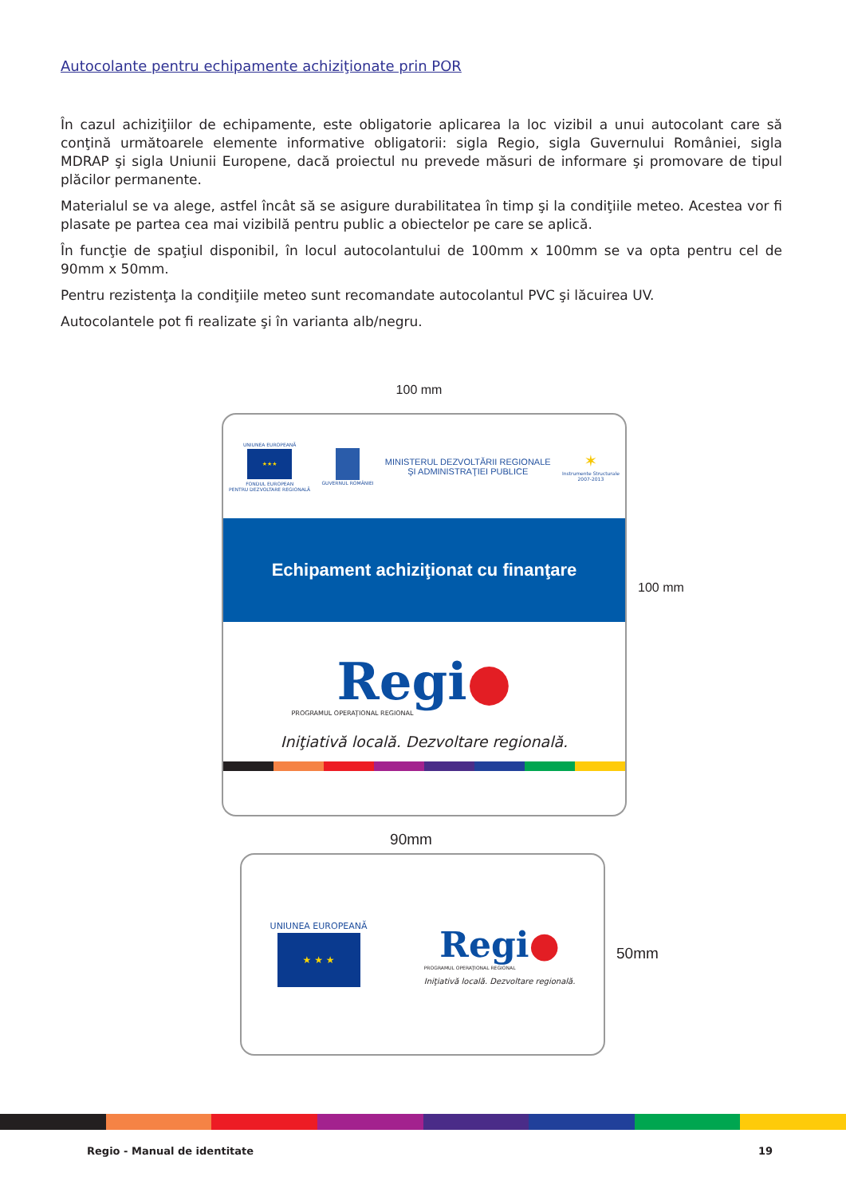Autocolante pentru echipamente achiziţionate prin POR
În cazul achiziţiilor de echipamente, este obligatorie aplicarea la loc vizibil a unui autocolant care să conţină următoarele elemente informative obligatorii: sigla Regio, sigla Guvernului României, sigla MDRAP şi sigla Uniunii Europene, dacă proiectul nu prevede măsuri de informare şi promovare de tipul plăcilor permanente.
Materialul se va alege, astfel încât să se asigure durabilitatea în timp şi la condiţiile meteo. Acestea vor fi plasate pe partea cea mai vizibilă pentru public a obiectelor pe care se aplică.
În funcţie de spaţiul disponibil, în locul autocolantului de 100mm x 100mm se va opta pentru cel de 90mm x 50mm.
Pentru rezistenţa la condiţiile meteo sunt recomandate autocolantul PVC şi lăcuirea UV.
Autocolantele pot fi realizate şi în varianta alb/negru.
100 mm
UNIUNEA EUROPEANĂ
★★★
FONDUL EUROPEAN
PENTRU DEZVOLTARE REGIONALĂ
GUVERNUL ROMÂNIEI
MINISTERUL DEZVOLTĂRII REGIONALE
ŞI ADMINISTRAŢIEI PUBLICE
✶
Instrumente Structurale
2007-2013
Echipament achiziţionat cu finanţare
Regi●
PROGRAMUL OPERAŢIONAL REGIONAL
Iniţiativă locală. Dezvoltare regională.
100 mm
90mm
UNIUNEA EUROPEANĂ
★ ★ ★
Regi●
PROGRAMUL OPERAŢIONAL REGIONAL
Iniţiativă locală. Dezvoltare regională.
50mm
Regio - Manual de identitate 19